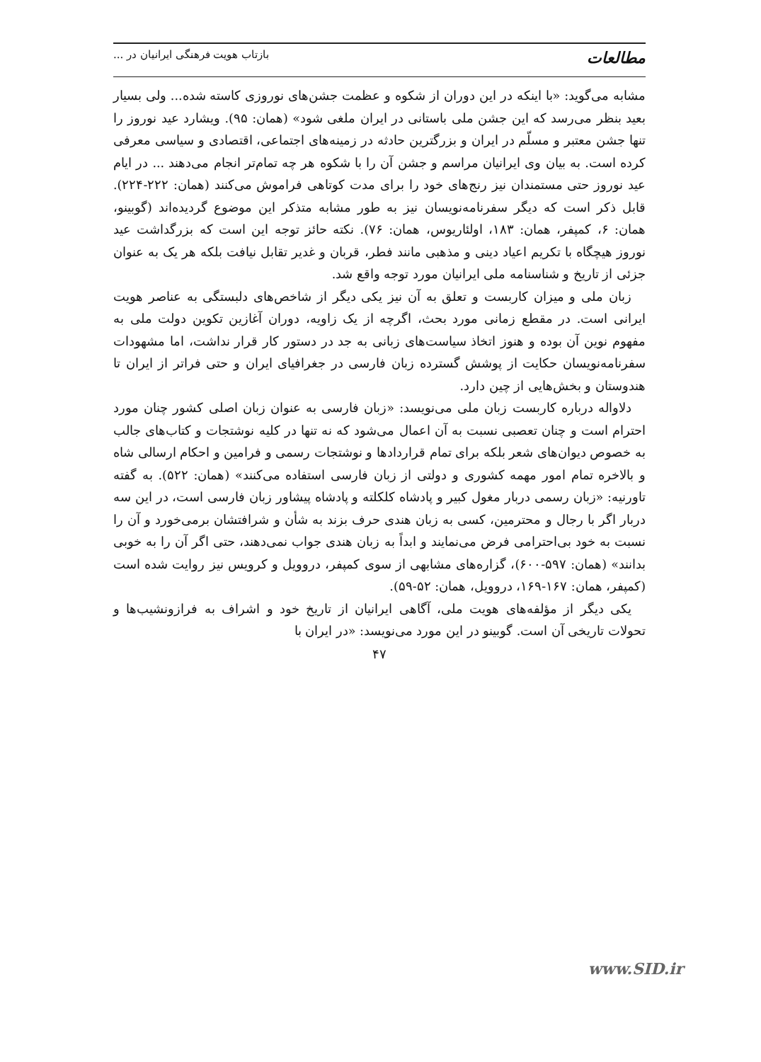مطالعات بازتاب هویت فرهنگی ایرانیان در ...
مشابه می‌گوید: «با اینکه در این دوران از شکوه و عظمت جشن‌های نوروزی کاسته شده... ولی بسیار بعید بنظر می‌رسد که این جشن ملی باستانی در ایران ملغی شود» (همان: ۹۵). ویشارد عید نوروز را تنها جشن معتبر و مسلّم در ایران و بزرگترین حادثه در زمینه‌های اجتماعی، اقتصادی و سیاسی معرفی کرده است. به بیان وی ایرانیان مراسم و جشن آن را با شکوه هر چه تمام‌تر انجام می‌دهند ... در ایام عید نوروز حتی مستمندان نیز رنج‌های خود را برای مدت کوتاهی فراموش می‌کنند (همان: ۲۲۲-۲۲۴). قابل ذکر است که دیگر سفرنامه‌نویسان نیز به طور مشابه متذکر این موضوع گردیده‌اند (گوبینو، همان: ۶، کمپفر، همان: ۱۸۳، اولئاریوس، همان: ۷۶). نکته حائز توجه این است که بزرگداشت عید نوروز هیچگاه با تکریم اعیاد دینی و مذهبی مانند فطر، قربان و غدیر تقابل نیافت بلکه هر یک به عنوان جزئی از تاریخ و شناسنامه ملی ایرانیان مورد توجه واقع شد.
زبان ملی و میزان کاربست و تعلق به آن نیز یکی دیگر از شاخص‌های دلبستگی به عناصر هویت ایرانی است. در مقطع زمانی مورد بحث، اگرچه از یک زاویه، دوران آغازین تکوین دولت ملی به مفهوم نوین آن بوده و هنوز اتخاذ سیاست‌های زبانی به جد در دستور کار قرار نداشت، اما مشهودات سفرنامه‌نویسان حکایت از پوشش گسترده زبان فارسی در جغرافیای ایران و حتی فراتر از ایران تا هندوستان و بخش‌هایی از چین دارد.
دلاواله درباره کاربست زبان ملی می‌نویسد: «زبان فارسی به عنوان زبان اصلی کشور چنان مورد احترام است و چنان تعصبی نسبت به آن اعمال می‌شود که نه تنها در کلیه نوشتجات و کتاب‌های جالب به خصوص دیوان‌های شعر بلکه برای تمام قراردادها و نوشتجات رسمی و فرامین و احکام ارسالی شاه و بالاخره تمام امور مهمه کشوری و دولتی از زبان فارسی استفاده می‌کنند» (همان: ۵۲۲). به گفته تاورنیه: «زبان رسمی دربار مغول کبیر و پادشاه کلکلته و پادشاه پیشاور زبان فارسی است، در این سه دربار اگر با رجال و محترمین، کسی به زبان هندی حرف بزند به شأن و شرافتشان برمی‌خورد و آن را نسبت به خود بی‌احترامی فرض می‌نمایند و ابداً به زبان هندی جواب نمی‌دهند، حتی اگر آن را به خوبی بدانند» (همان: ۵۹۷-۶۰۰)، گزاره‌های مشابهی از سوی کمپفر، دروویل و کرویس نیز روایت شده است (کمپفر، همان: ۱۶۷-۱۶۹، دروویل، همان: ۵۲-۵۹).
یکی دیگر از مؤلفه‌های هویت ملی، آگاهی ایرانیان از تاریخ خود و اشراف به فرازونشیب‌ها و تحولات تاریخی آن است. گوبینو در این مورد می‌نویسد: «در ایران با
۴۷
www.SID.ir